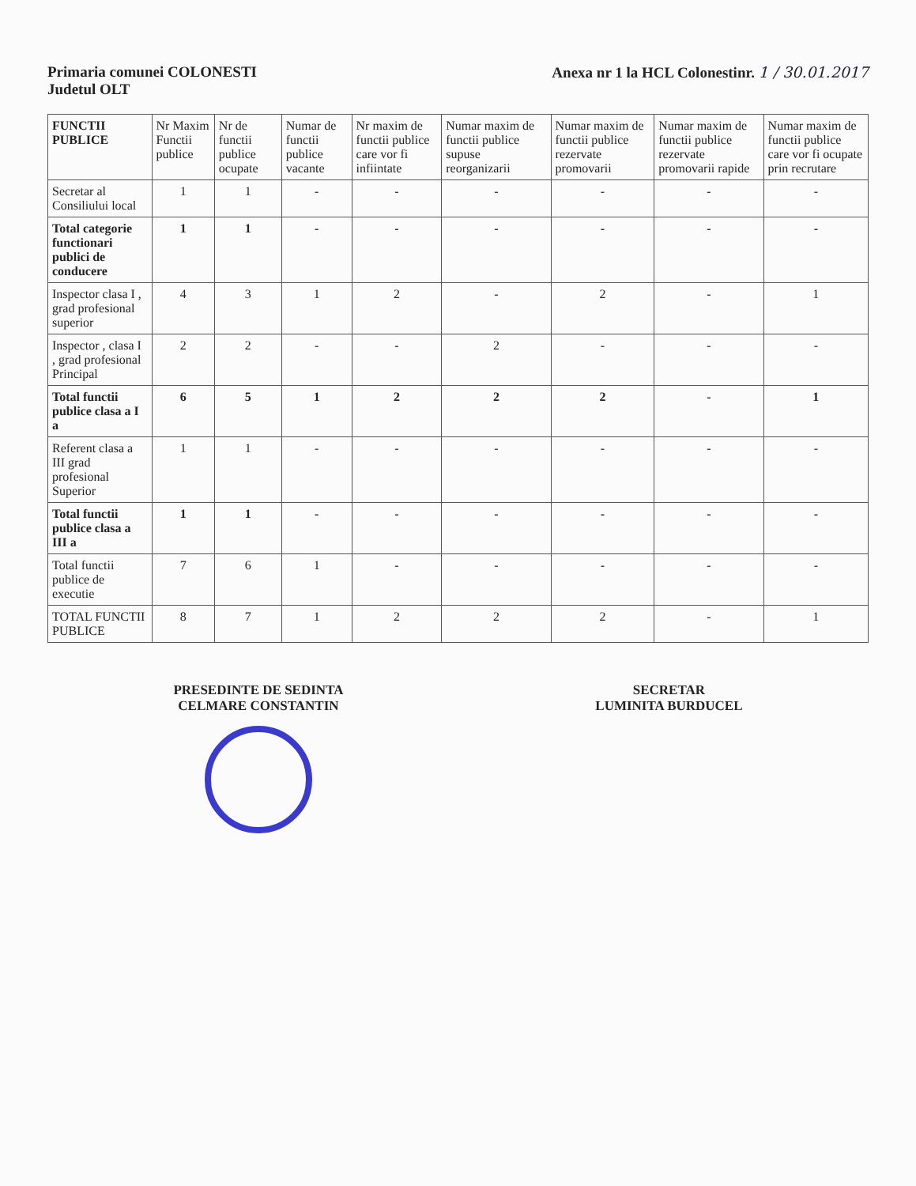Primaria comunei COLONESTI
Judetul OLT
Anexa nr 1 la HCL Colonestinr. 1 / 30.01.2017
| FUNCTII PUBLICE | Nr Maxim Functii publice | Nr de functii publice ocupate | Numar de functii publice vacante | Nr maxim de functii publice care vor fi infiintate | Numar maxim de functii publice supuse reorganizarii | Numar maxim de functii publice rezervate promovarii | Numar maxim de functii publice rezervate promovarii rapide | Numar maxim de functii publice care vor fi ocupate prin recrutare |
| --- | --- | --- | --- | --- | --- | --- | --- | --- |
| Secretar al Consiliului local | 1 | 1 | - | - | - | - | - | - |
| Total categorie functionari publici de conducere | 1 | 1 | - | - | - | - | - | - |
| Inspector clasa I , grad profesional superior | 4 | 3 | 1 | 2 | - | 2 | - | 1 |
| Inspector , clasa I , grad profesional Principal | 2 | 2 | - | - | 2 | - | - | - |
| Total functii publice clasa a I a | 6 | 5 | 1 | 2 | 2 | 2 | - | 1 |
| Referent clasa a III grad profesional Superior | 1 | 1 | - | - | - | - | - | - |
| Total functii publice clasa a III a | 1 | 1 | - | - | - | - | - | - |
| Total functii publice de executie | 7 | 6 | 1 | - | - | - | - | - |
| TOTAL FUNCTII PUBLICE | 8 | 7 | 1 | 2 | 2 | 2 | - | 1 |
PRESEDINTE DE SEDINTA
CELMARE CONSTANTIN
SECRETAR
LUMINITA BURDUCEL